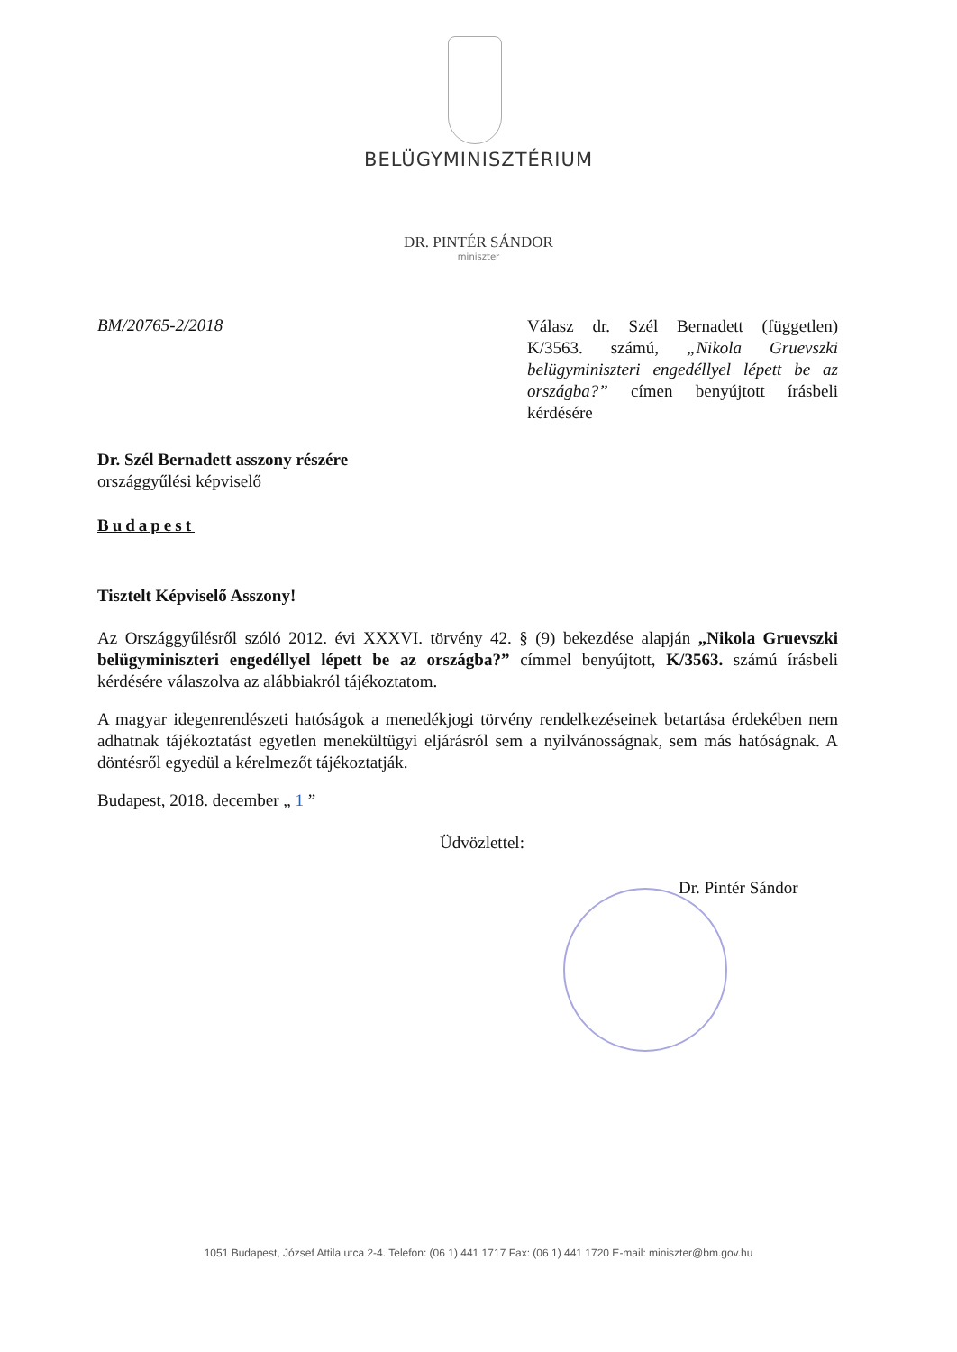BELÜGYMINISZTÉRIUM
DR. PINTÉR SÁNDOR
miniszter
BM/20765-2/2018
Válasz dr. Szél Bernadett (független) K/3563. számú, „Nikola Gruevszki belügyminiszteri engedéllyel lépett be az országba?” címen benyújtott írásbeli kérdésére
Dr. Szél Bernadett asszony részére
országgyűlési képviselő
Budapest
Tisztelt Képviselő Asszony!
Az Országgyűlésről szóló 2012. évi XXXVI. törvény 42. § (9) bekezdése alapján „Nikola Gruevszki belügyminiszteri engedéllyel lépett be az országba?” címmel benyújtott, K/3563. számú írásbeli kérdésére válaszolva az alábbiakról tájékoztatom.
A magyar idegenrendészeti hatóságok a menedékjogi törvény rendelkezéseinek betartása érdekében nem adhatnak tájékoztatást egyetlen menekültügyi eljárásról sem a nyilvánosságnak, sem más hatóságnak. A döntésről egyedül a kérelmezőt tájékoztatják.
Budapest, 2018. december „ 1 ”
Üdvözlettel:
Dr. Pintér Sándor
1051 Budapest, József Attila utca 2-4. Telefon: (06 1) 441 1717 Fax: (06 1) 441 1720 E-mail: miniszter@bm.gov.hu